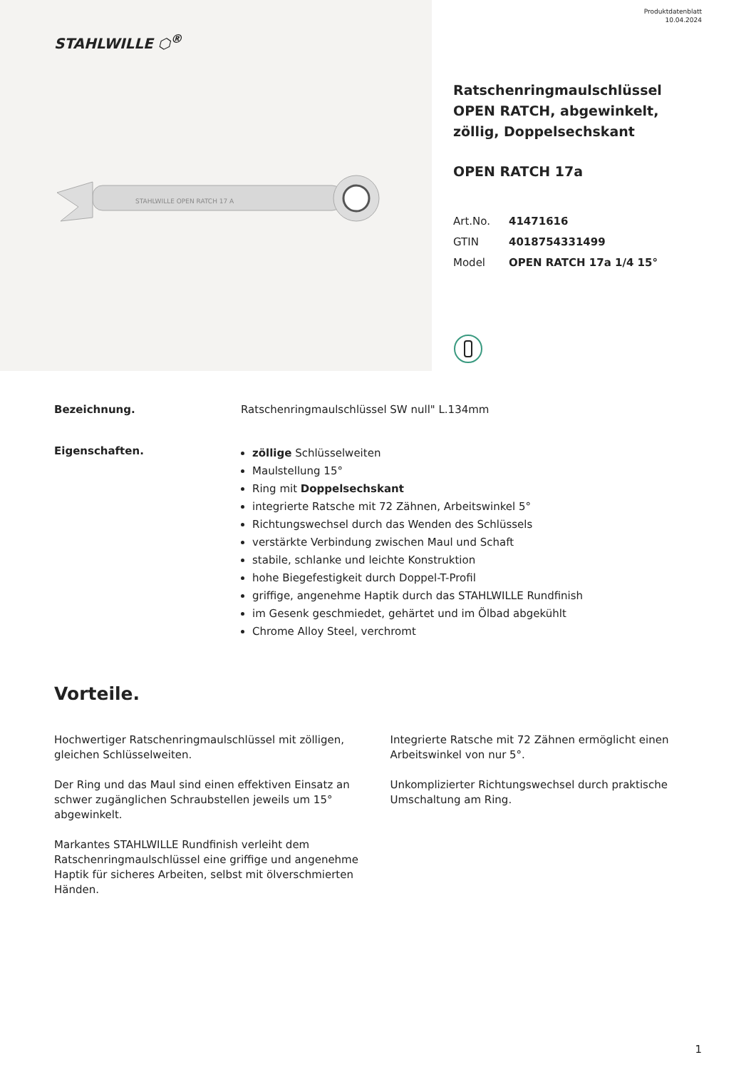STAHLWILLE ⬡<sup>®</sup>
STAHLWILLE OPEN RATCH 17 A
Produktdatenblatt
10.04.2024
Ratschenringmaulschlüssel OPEN RATCH, abgewinkelt, zöllig, Doppelsechskant
OPEN RATCH 17a
| Art.No. | 41471616 |
| GTIN | 4018754331499 |
| Model | OPEN RATCH 17a 1/4 15° |
Bezeichnung. Ratschenringmaulschlüssel SW null" L.134mm
Eigenschaften.
zöllige Schlüsselweiten
Maulstellung 15°
Ring mit Doppelsechskant
integrierte Ratsche mit 72 Zähnen, Arbeitswinkel 5°
Richtungswechsel durch das Wenden des Schlüssels
verstärkte Verbindung zwischen Maul und Schaft
stabile, schlanke und leichte Konstruktion
hohe Biegefestigkeit durch Doppel-T-Profil
griffige, angenehme Haptik durch das STAHLWILLE Rundfinish
im Gesenk geschmiedet, gehärtet und im Ölbad abgekühlt
Chrome Alloy Steel, verchromt
Vorteile.
Hochwertiger Ratschenringmaulschlüssel mit zölligen, gleichen Schlüsselweiten.
Der Ring und das Maul sind einen effektiven Einsatz an schwer zugänglichen Schraubstellen jeweils um 15° abgewinkelt.
Markantes STAHLWILLE Rundfinish verleiht dem Ratschenringmaulschlüssel eine griffige und angenehme Haptik für sicheres Arbeiten, selbst mit ölverschmierten Händen.
Integrierte Ratsche mit 72 Zähnen ermöglicht einen Arbeitswinkel von nur 5°.
Unkomplizierter Richtungswechsel durch praktische Umschaltung am Ring.
1